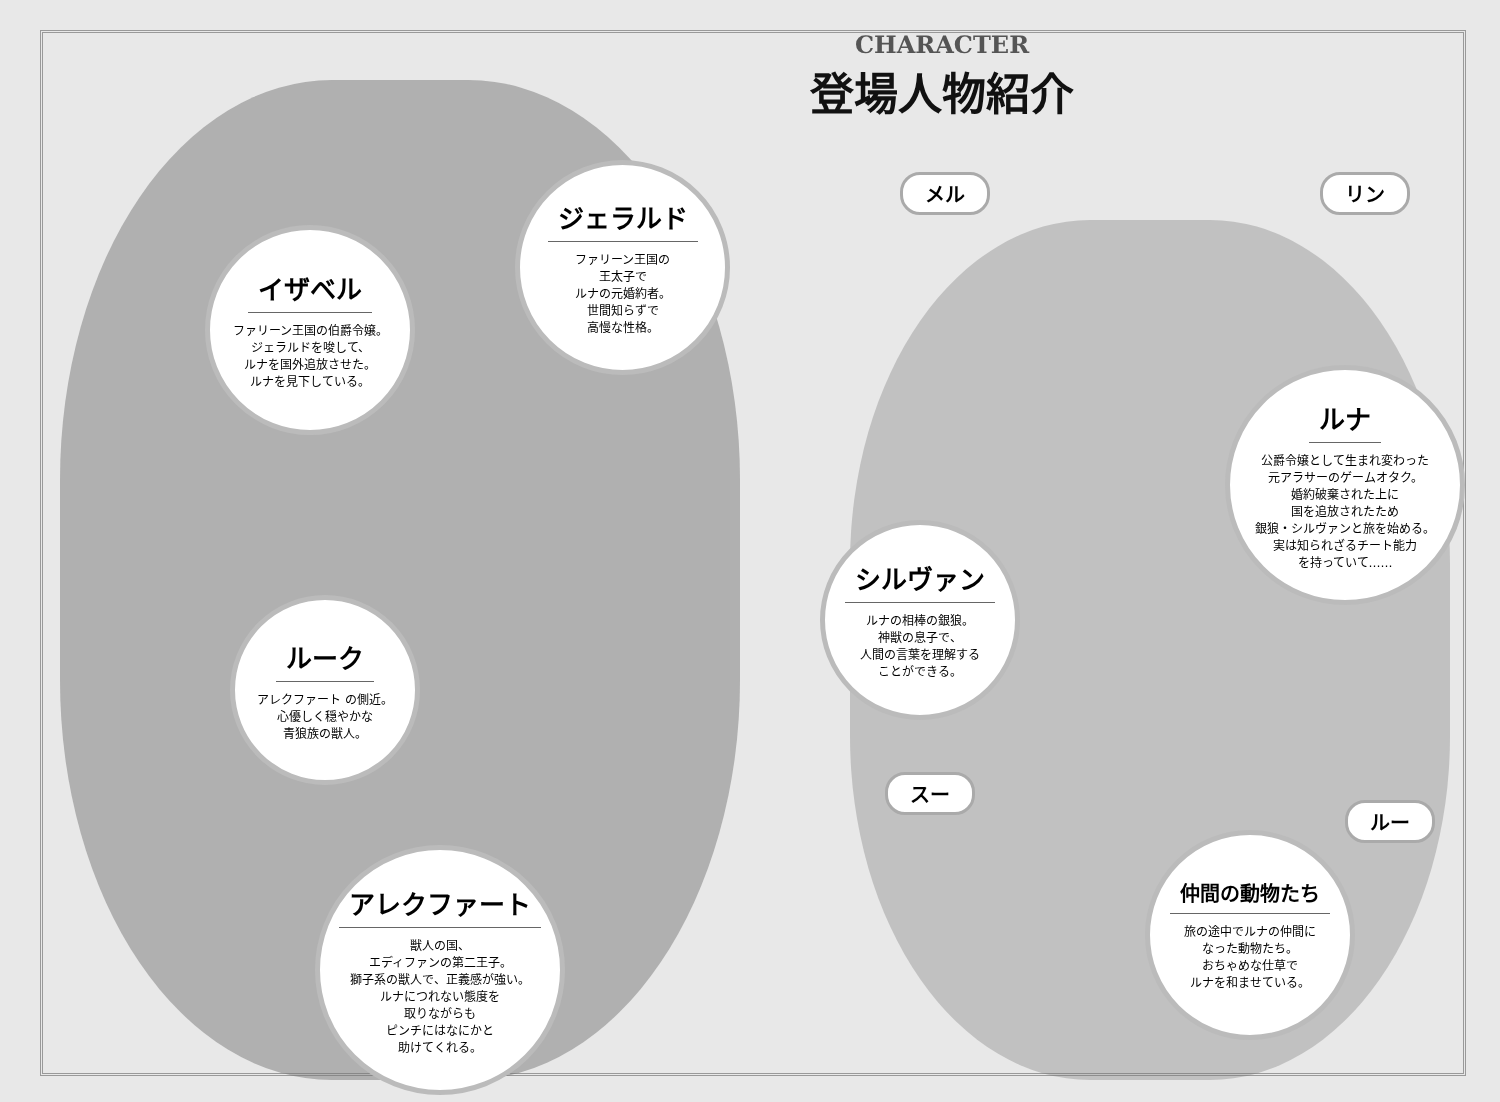CHARACTER
登場人物紹介
イザベル
ファリーン王国の伯爵令嬢。
ジェラルドを唆して、
ルナを国外追放させた。
ルナを見下している。
ジェラルド
ファリーン王国の
王太子で
ルナの元婚約者。
世間知らずで
高慢な性格。
ルーク
アレクファート の側近。
心優しく穏やかな
青狼族の獣人。
アレクファート
獣人の国、
エディファンの第二王子。
獅子系の獣人で、正義感が強い。
ルナにつれない態度を
取りながらも
ピンチにはなにかと
助けてくれる。
メル リン
ルナ
公爵令嬢として生まれ変わった
元アラサーのゲームオタク。
婚約破棄された上に
国を追放されたため
銀狼・シルヴァンと旅を始める。
実は知られざるチート能力
を持っていて……
シルヴァン
ルナの相棒の銀狼。
神獣の息子で、
人間の言葉を理解する
ことができる。
スー
ルー
仲間の動物たち
旅の途中でルナの仲間に
なった動物たち。
おちゃめな仕草で
ルナを和ませている。